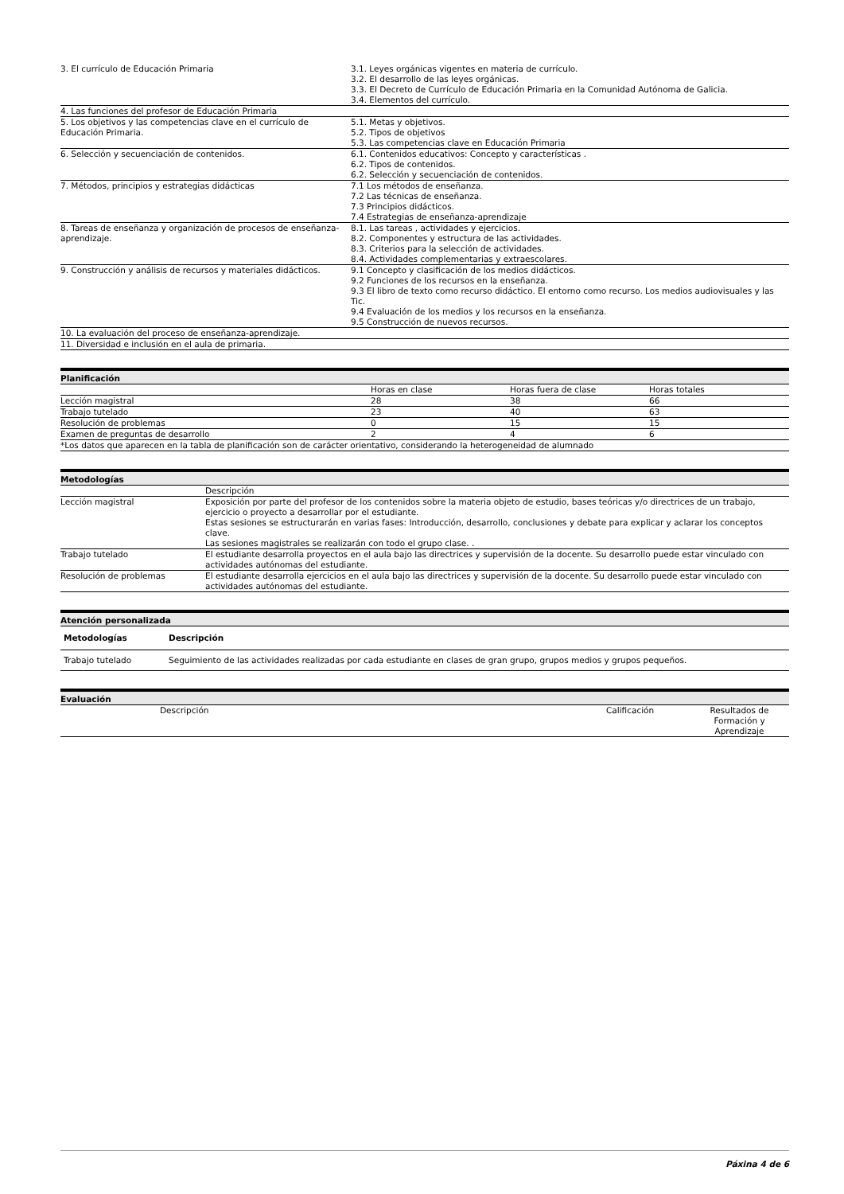| 3. El currículo de Educación Primaria | 3.1. Leyes orgánicas vigentes en materia de currículo. 3.2. El desarrollo de las leyes orgánicas. 3.3. El Decreto de Currículo de Educación Primaria en la Comunidad Autónoma de Galicia. 3.4. Elementos del currículo. |
| 4. Las funciones del profesor de Educación Primaria | |
| 5. Los objetivos y las competencias clave en el currículo de Educación Primaria. | 5.1. Metas y objetivos. 5.2. Tipos de objetivos 5.3. Las competencias clave en Educación Primaria |
| 6. Selección y secuenciación de contenidos. | 6.1. Contenidos educativos: Concepto y características . 6.2. Tipos de contenidos. 6.2. Selección y secuenciación de contenidos. |
| 7. Métodos, principios y estrategias didácticas | 7.1 Los métodos de enseñanza. 7.2 Las técnicas de enseñanza. 7.3 Principios didácticos. 7.4 Estrategias de enseñanza-aprendizaje |
| 8. Tareas de enseñanza y organización de procesos de enseñanza- aprendizaje. | 8.1. Las tareas , actividades y ejercicios. 8.2. Componentes y estructura de las actividades. 8.3. Criterios para la selección de actividades. 8.4. Actividades complementarias y extraescolares. |
| 9. Construcción y análisis de recursos y materiales didácticos. | 9.1 Concepto y clasificación de los medios didácticos. 9.2 Funciones de los recursos en la enseñanza. 9.3 El libro de texto como recurso didáctico. El entorno como recurso. Los medios audiovisuales y las Tic. 9.4 Evaluación de los medios y los recursos en la enseñanza. 9.5 Construcción de nuevos recursos. |
| 10. La evaluación del proceso de enseñanza-aprendizaje. | |
| 11. Diversidad e inclusión en el aula de primaria. | |
| Planificación | | | |
| --- | --- | --- | --- |
| | Horas en clase | Horas fuera de clase | Horas totales |
| Lección magistral | 28 | 38 | 66 |
| Trabajo tutelado | 23 | 40 | 63 |
| Resolución de problemas | 0 | 15 | 15 |
| Examen de preguntas de desarrollo | 2 | 4 | 6 |
| *Los datos que aparecen en la tabla de planificación son de carácter orientativo, considerando la heterogeneidad de alumnado | | | |
| Metodologías | |
| --- | --- |
| | Descripción |
| Lección magistral | Exposición por parte del profesor de los contenidos sobre la materia objeto de estudio, bases teóricas y/o directrices de un trabajo, ejercicio o proyecto a desarrollar por el estudiante. Estas sesiones se estructurarán en varias fases: Introducción, desarrollo, conclusiones y debate para explicar y aclarar los conceptos clave. Las sesiones magistrales se realizarán con todo el grupo clase. . |
| Trabajo tutelado | El estudiante desarrolla proyectos en el aula bajo las directrices y supervisión de la docente. Su desarrollo puede estar vinculado con actividades autónomas del estudiante. |
| Resolución de problemas | El estudiante desarrolla ejercicios en el aula bajo las directrices y supervisión de la docente. Su desarrollo puede estar vinculado con actividades autónomas del estudiante. |
| Atención personalizada | |
| --- | --- |
| Metodologías | Descripción |
| Trabajo tutelado | Seguimiento de las actividades realizadas por cada estudiante en clases de gran grupo, grupos medios y grupos pequeños. |
| Evaluación | | | |
| --- | --- | --- | --- |
| | Descripción | Calificación | Resultados de Formación y Aprendizaje |
Páxina 4 de 6